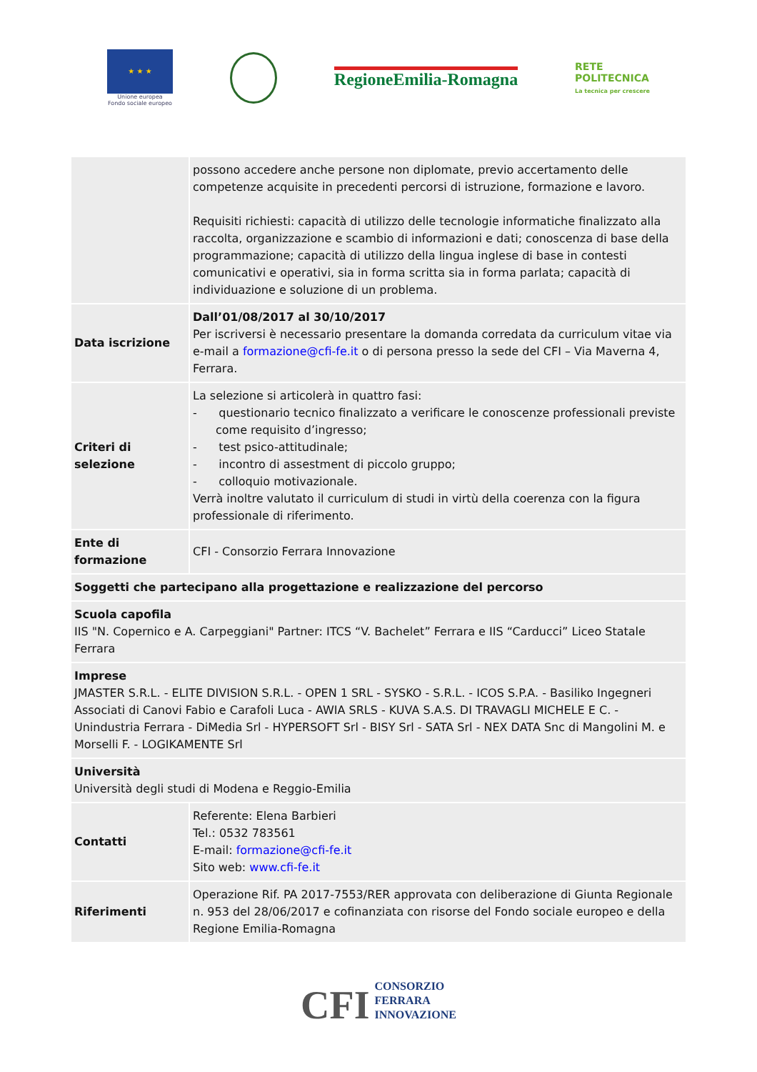★ ★ ★
Unione europea
Fondo sociale europeo
RegioneEmilia-Romagna
RETE
POLITECNICA
La tecnica per crescere
| | possono accedere anche persone non diplomate, previo accertamento delle competenze acquisite in precedenti percorsi di istruzione, formazione e lavoro. Requisiti richiesti: capacità di utilizzo delle tecnologie informatiche finalizzato alla raccolta, organizzazione e scambio di informazioni e dati; conoscenza di base della programmazione; capacità di utilizzo della lingua inglese di base in contesti comunicativi e operativi, sia in forma scritta sia in forma parlata; capacità di individuazione e soluzione di un problema. |
| Data iscrizione | Dall’01/08/2017 al 30/10/2017 Per iscriversi è necessario presentare la domanda corredata da curriculum vitae via e-mail a formazione@cfi-fe.it o di persona presso la sede del CFI – Via Maverna 4, Ferrara. |
| Criteri di selezione | La selezione si articolerà in quattro fasi: - questionario tecnico finalizzato a verificare le conoscenze professionali previste come requisito d’ingresso; - test psico-attitudinale; - incontro di assestment di piccolo gruppo; - colloquio motivazionale. Verrà inoltre valutato il curriculum di studi in virtù della coerenza con la figura professionale di riferimento. |
| Ente di formazione | CFI - Consorzio Ferrara Innovazione |
| Soggetti che partecipano alla progettazione e realizzazione del percorso | |
| Scuola capofila IIS "N. Copernico e A. Carpeggiani" Partner: ITCS “V. Bachelet” Ferrara e IIS “Carducci” Liceo Statale Ferrara | |
| Imprese JMASTER S.R.L. - ELITE DIVISION S.R.L. - OPEN 1 SRL - SYSKO - S.R.L. - ICOS S.P.A. - Basiliko Ingegneri Associati di Canovi Fabio e Carafoli Luca - AWIA SRLS - KUVA S.A.S. DI TRAVAGLI MICHELE E C. - Unindustria Ferrara - DiMedia Srl - HYPERSOFT Srl - BISY Srl - SATA Srl - NEX DATA Snc di Mangolini M. e Morselli F. - LOGIKAMENTE Srl | |
| Università Università degli studi di Modena e Reggio-Emilia | |
| Contatti | Referente: Elena Barbieri Tel.: 0532 783561 E-mail: formazione@cfi-fe.it Sito web: www.cfi-fe.it |
| Riferimenti | Operazione Rif. PA 2017-7553/RER approvata con deliberazione di Giunta Regionale n. 953 del 28/06/2017 e cofinanziata con risorse del Fondo sociale europeo e della Regione Emilia-Romagna |
CFI CONSORZIO
FERRARA
INNOVAZIONE